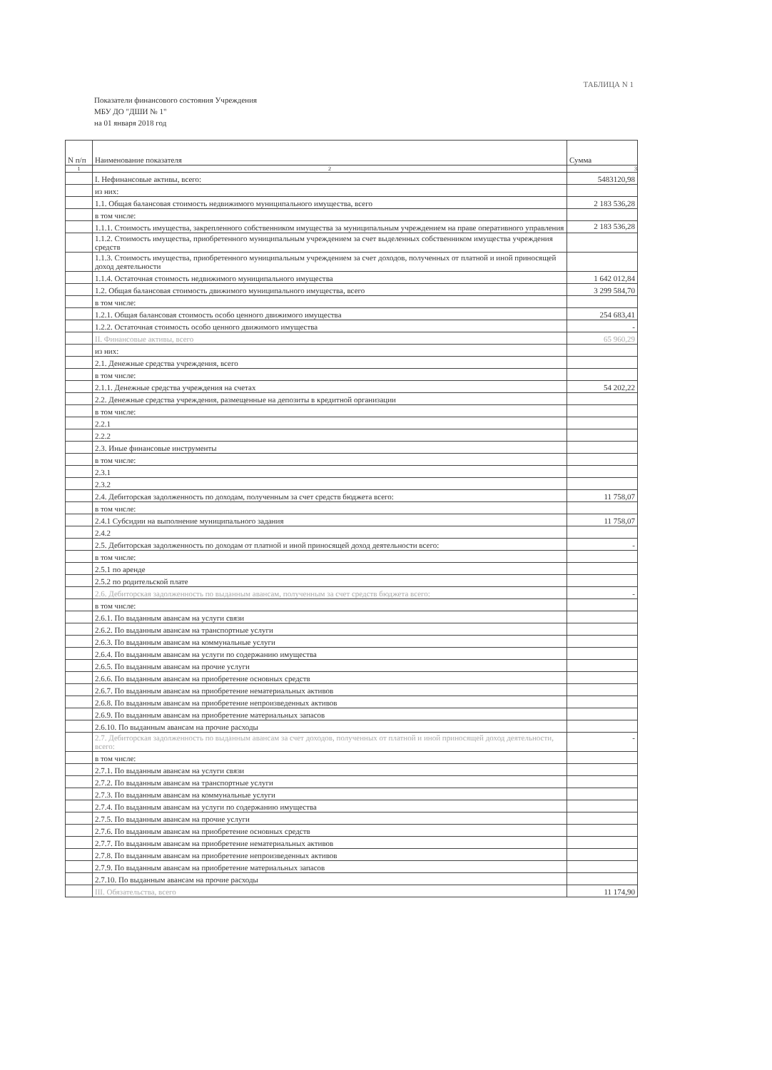ТАБЛИЦА N 1
Показатели финансового состояния Учреждения
МБУ ДО "ДШИ № 1"
на 01 января 2018 год
| N п/п | Наименование показателя | Сумма |
| --- | --- | --- |
| 1 | 2 | 3 |
| | I. Нефинансовые активы, всего: | 5483120,98 |
| | из них: | |
| | 1.1. Общая балансовая стоимость недвижимого муниципального имущества, всего | 2 183 536,28 |
| | в том числе: | |
| | 1.1.1. Стоимость имущества, закрепленного собственником имущества за муниципальным учреждением на праве оперативного управления | 2 183 536,28 |
| | 1.1.2. Стоимость имущества, приобретенного муниципальным учреждением за счет выделенных собственником имущества учреждения средств | |
| | 1.1.3. Стоимость имущества, приобретенного муниципальным учреждением за счет доходов, полученных от платной и иной приносящей доход деятельности | |
| | 1.1.4. Остаточная стоимость недвижимого муниципального имущества | 1 642 012,84 |
| | 1.2. Общая балансовая стоимость движимого муниципального имущества, всего | 3 299 584,70 |
| | в том числе: | |
| | 1.2.1. Общая балансовая стоимость особо ценного движимого имущества | 254 683,41 |
| | 1.2.2. Остаточная стоимость особо ценного движимого имущества | - |
| | II. Финансовые активы, всего | 65 960,29 |
| | из них: | |
| | 2.1. Денежные средства учреждения, всего | |
| | в том числе: | |
| | 2.1.1. Денежные средства учреждения на счетах | 54 202,22 |
| | 2.2. Денежные средства учреждения, размещенные на депозиты в кредитной организации | |
| | в том числе: | |
| | 2.2.1 | |
| | 2.2.2 | |
| | 2.3. Иные финансовые инструменты | |
| | в том числе: | |
| | 2.3.1 | |
| | 2.3.2 | |
| | 2.4. Дебиторская задолженность по доходам, полученным за счет средств бюджета всего: | 11 758,07 |
| | в том числе: | |
| | 2.4.1 Субсидии на выполнение муниципального задания | 11 758,07 |
| | 2.4.2 | |
| | 2.5. Дебиторская задолженность по доходам от платной и иной приносящей доход деятельности всего: | - |
| | в том числе: | |
| | 2.5.1 по аренде | |
| | 2.5.2 по родительской плате | |
| | 2.6. Дебиторская задолженность по выданным авансам, полученным за счет средств бюджета всего: | - |
| | в том числе: | |
| | 2.6.1. По выданным авансам на услуги связи | |
| | 2.6.2. По выданным авансам на транспортные услуги | |
| | 2.6.3. По выданным авансам на коммунальные услуги | |
| | 2.6.4. По выданным авансам на услуги по содержанию имущества | |
| | 2.6.5. По выданным авансам на прочие услуги | |
| | 2.6.6. По выданным авансам на приобретение основных средств | |
| | 2.6.7. По выданным авансам на приобретение нематериальных активов | |
| | 2.6.8. По выданным авансам на приобретение непроизведенных активов | |
| | 2.6.9. По выданным авансам на приобретение материальных запасов | |
| | 2.6.10. По выданным авансам на прочие расходы | |
| | 2.7. Дебиторская задолженность по выданным авансам за счет доходов, полученных от платной и иной приносящей доход деятельности, всего: | - |
| | в том числе: | |
| | 2.7.1. По выданным авансам на услуги связи | |
| | 2.7.2. По выданным авансам на транспортные услуги | |
| | 2.7.3. По выданным авансам на коммунальные услуги | |
| | 2.7.4. По выданным авансам на услуги по содержанию имущества | |
| | 2.7.5. По выданным авансам на прочие услуги | |
| | 2.7.6. По выданным авансам на приобретение основных средств | |
| | 2.7.7. По выданным авансам на приобретение нематериальных активов | |
| | 2.7.8. По выданным авансам на приобретение непроизведенных активов | |
| | 2.7.9. По выданным авансам на приобретение материальных запасов | |
| | 2.7.10. По выданным авансам на прочие расходы | |
| | III. Обязательства, всего | 11 174,90 |